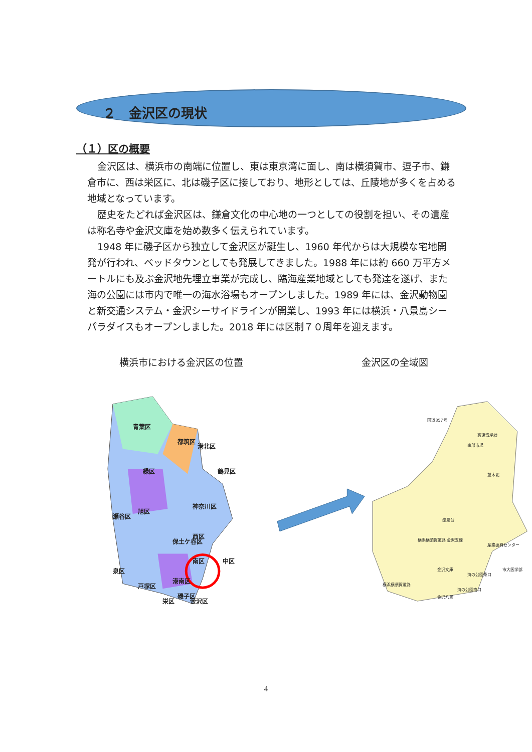２　金沢区の現状
（１）区の概要
金沢区は、横浜市の南端に位置し、東は東京湾に面し、南は横須賀市、逗子市、鎌倉市に、西は栄区に、北は磯子区に接しており、地形としては、丘陵地が多くを占める地域となっています。
歴史をたどれば金沢区は、鎌倉文化の中心地の一つとしての役割を担い、その遺産は称名寺や金沢文庫を始め数多く伝えられています。
1948 年に磯子区から独立して金沢区が誕生し、1960 年代からは大規模な宅地開発が行われ、ベッドタウンとしても発展してきました。1988 年には約 660 万平方メートルにも及ぶ金沢地先埋立事業が完成し、臨海産業地域としても発達を遂げ、また海の公園には市内で唯一の海水浴場もオープンしました。1989 年には、金沢動物園と新交通システム・金沢シーサイドラインが開業し、1993 年には横浜・八景島シーパラダイスもオープンしました。2018 年には区制７０周年を迎えます。
横浜市における金沢区の位置 金沢区の全域図
青葉区
都筑区
港北区
緑区
鶴見区
神奈川区
瀬谷区
旭区
西区
保土ケ谷区
南区
中区
泉区
戸塚区
港南区
磯子区
栄区
金沢区
国道357号
高速湾岸線
南部市場
並木北
能見台
横浜横須賀道路 金沢支線
産業振興センター
金沢文庫
海の公園柴口
市大医学部
横浜横須賀道路
海の公園南口
金沢八景
4